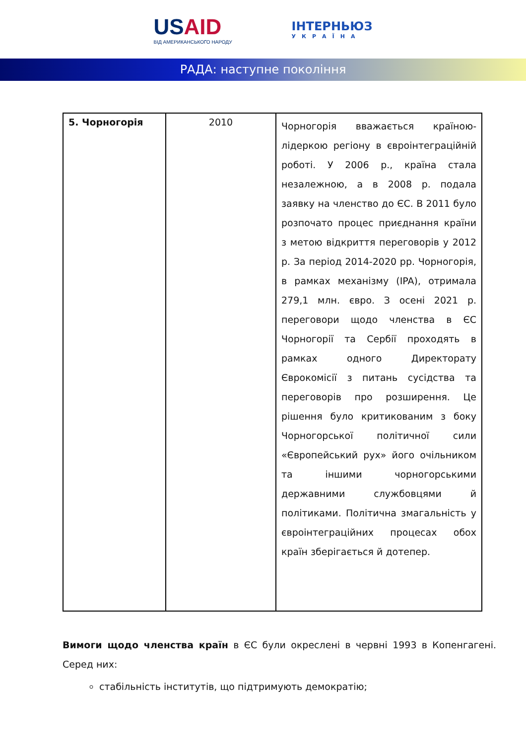USAID
ВІД АМЕРИКАНСЬКОГО НАРОДУ
ІНТЕРНЬЮЗ
УКРАЇНА
РАДА: наступне покоління
| 5. Чорногорія | 2010 | Чорногорія вважається країною-лідеркою регіону в євроінтеграційній роботі. У 2006 р., країна стала незалежною, а в 2008 р. подала заявку на членство до ЄС. В 2011 було розпочато процес приєднання країни з метою відкриття переговорів у 2012 р. За період 2014-2020 рр. Чорногорія, в рамках механізму (IPA), отримала 279,1 млн. євро. З осені 2021 р. переговори щодо членства в ЄС Чорногорії та Сербії проходять в рамках одного Директорату Єврокомісії з питань сусідства та переговорів про розширення. Це рішення було критикованим з боку Чорногорської політичної сили «Європейський рух» його очільником та іншими чорногорськими державними службовцями й політиками. Політична змагальність у євроінтеграційних процесах обох країн зберігається й дотепер. |
Вимоги щодо членства країн в ЄС були окреслені в червні 1993 в Копенгагені. Серед них:
стабільність інститутів, що підтримують демократію;